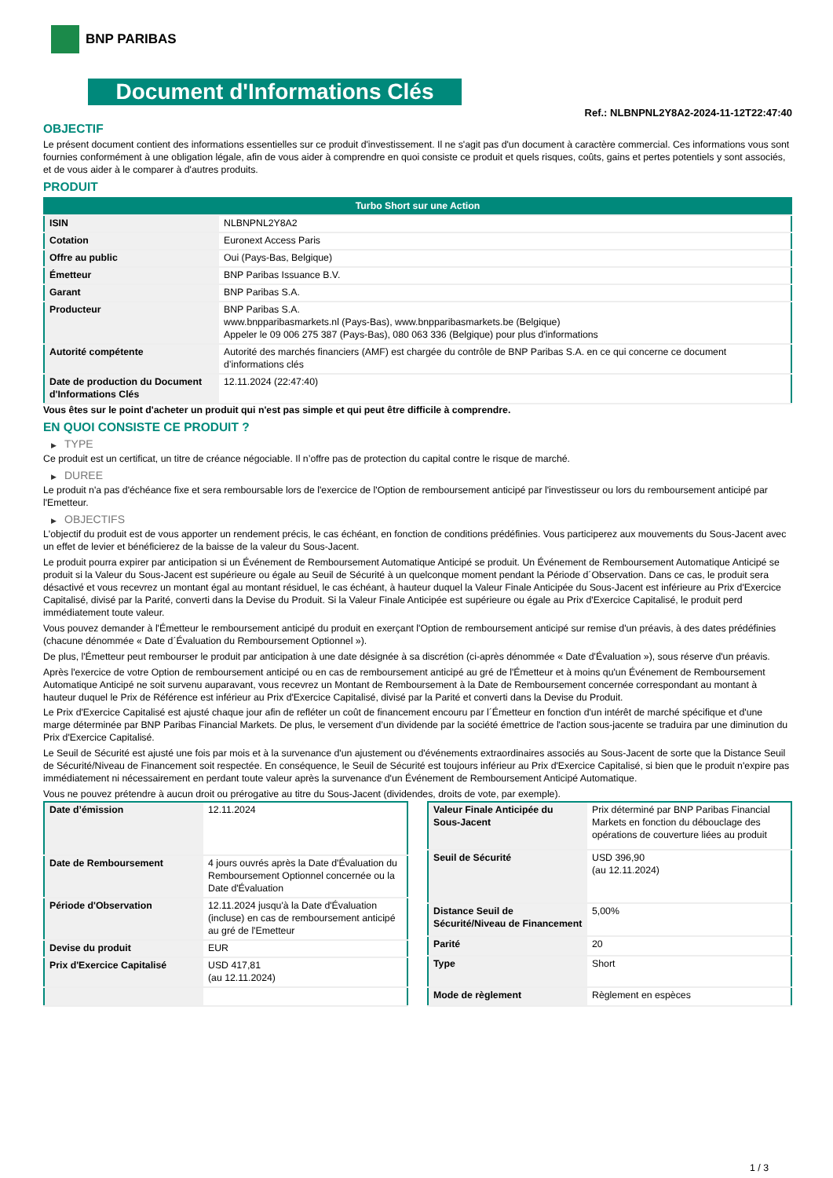BNP PARIBAS
Document d'Informations Clés
Ref.: NLBNPNL2Y8A2-2024-11-12T22:47:40
OBJECTIF
Le présent document contient des informations essentielles sur ce produit d'investissement. Il ne s'agit pas d'un document à caractère commercial. Ces informations vous sont fournies conformément à une obligation légale, afin de vous aider à comprendre en quoi consiste ce produit et quels risques, coûts, gains et pertes potentiels y sont associés, et de vous aider à le comparer à d'autres produits.
PRODUIT
| Turbo Short sur une Action | |
| ISIN | NLBNPNL2Y8A2 |
| Cotation | Euronext Access Paris |
| Offre au public | Oui (Pays-Bas, Belgique) |
| Émetteur | BNP Paribas Issuance B.V. |
| Garant | BNP Paribas S.A. |
| Producteur | BNP Paribas S.A. www.bnpparibasmarkets.nl (Pays-Bas), www.bnpparibasmarkets.be (Belgique) Appeler le 09 006 275 387 (Pays-Bas), 080 063 336 (Belgique) pour plus d'informations |
| Autorité compétente | Autorité des marchés financiers (AMF) est chargée du contrôle de BNP Paribas S.A. en ce qui concerne ce document d’informations clés |
| Date de production du Document d'Informations Clés | 12.11.2024 (22:47:40) |
Vous êtes sur le point d'acheter un produit qui n'est pas simple et qui peut être difficile à comprendre.
EN QUOI CONSISTE CE PRODUIT ?
▶ TYPE
Ce produit est un certificat, un titre de créance négociable. Il n’offre pas de protection du capital contre le risque de marché.
▶ DUREE
Le produit n'a pas d'échéance fixe et sera remboursable lors de l'exercice de l'Option de remboursement anticipé par l'investisseur ou lors du remboursement anticipé par l'Emetteur.
▶ OBJECTIFS
L'objectif du produit est de vous apporter un rendement précis, le cas échéant, en fonction de conditions prédéfinies. Vous participerez aux mouvements du Sous-Jacent avec un effet de levier et bénéficierez de la baisse de la valeur du Sous-Jacent.
Le produit pourra expirer par anticipation si un Événement de Remboursement Automatique Anticipé se produit. Un Événement de Remboursement Automatique Anticipé se produit si la Valeur du Sous-Jacent est supérieure ou égale au Seuil de Sécurité à un quelconque moment pendant la Période d´Observation. Dans ce cas, le produit sera désactivé et vous recevrez un montant égal au montant résiduel, le cas échéant, à hauteur duquel la Valeur Finale Anticipée du Sous-Jacent est inférieure au Prix d'Exercice Capitalisé, divisé par la Parité, converti dans la Devise du Produit. Si la Valeur Finale Anticipée est supérieure ou égale au Prix d'Exercice Capitalisé, le produit perd immédiatement toute valeur.
Vous pouvez demander à l'Émetteur le remboursement anticipé du produit en exerçant l'Option de remboursement anticipé sur remise d'un préavis, à des dates prédéfinies (chacune dénommée « Date d´Évaluation du Remboursement Optionnel »).
De plus, l'Émetteur peut rembourser le produit par anticipation à une date désignée à sa discrétion (ci-après dénommée « Date d'Évaluation »), sous réserve d'un préavis.
Après l'exercice de votre Option de remboursement anticipé ou en cas de remboursement anticipé au gré de l'Émetteur et à moins qu'un Événement de Remboursement Automatique Anticipé ne soit survenu auparavant, vous recevrez un Montant de Remboursement à la Date de Remboursement concernée correspondant au montant à hauteur duquel le Prix de Référence est inférieur au Prix d'Exercice Capitalisé, divisé par la Parité et converti dans la Devise du Produit.
Le Prix d'Exercice Capitalisé est ajusté chaque jour afin de refléter un coût de financement encouru par l´Émetteur en fonction d'un intérêt de marché spécifique et d'une marge déterminée par BNP Paribas Financial Markets. De plus, le versement d’un dividende par la société émettrice de l'action sous-jacente se traduira par une diminution du Prix d'Exercice Capitalisé.
Le Seuil de Sécurité est ajusté une fois par mois et à la survenance d'un ajustement ou d'événements extraordinaires associés au Sous-Jacent de sorte que la Distance Seuil de Sécurité/Niveau de Financement soit respectée. En conséquence, le Seuil de Sécurité est toujours inférieur au Prix d'Exercice Capitalisé, si bien que le produit n'expire pas immédiatement ni nécessairement en perdant toute valeur après la survenance d'un Événement de Remboursement Anticipé Automatique.
Vous ne pouvez prétendre à aucun droit ou prérogative au titre du Sous-Jacent (dividendes, droits de vote, par exemple).
| Date d’émission | 12.11.2024 |
| Date de Remboursement | 4 jours ouvrés après la Date d'Évaluation du Remboursement Optionnel concernée ou la Date d'Évaluation |
| Période d'Observation | 12.11.2024 jusqu'à la Date d'Évaluation (incluse) en cas de remboursement anticipé au gré de l'Emetteur |
| Devise du produit | EUR |
| Prix d'Exercice Capitalisé | USD 417,81 (au 12.11.2024) |
| Valeur Finale Anticipée du Sous-Jacent | Prix déterminé par BNP Paribas Financial Markets en fonction du débouclage des opérations de couverture liées au produit |
| Seuil de Sécurité | USD 396,90 (au 12.11.2024) |
| Distance Seuil de Sécurité/Niveau de Financement | 5,00% |
| Parité | 20 |
| Type | Short |
| Mode de règlement | Règlement en espèces |
1 / 3